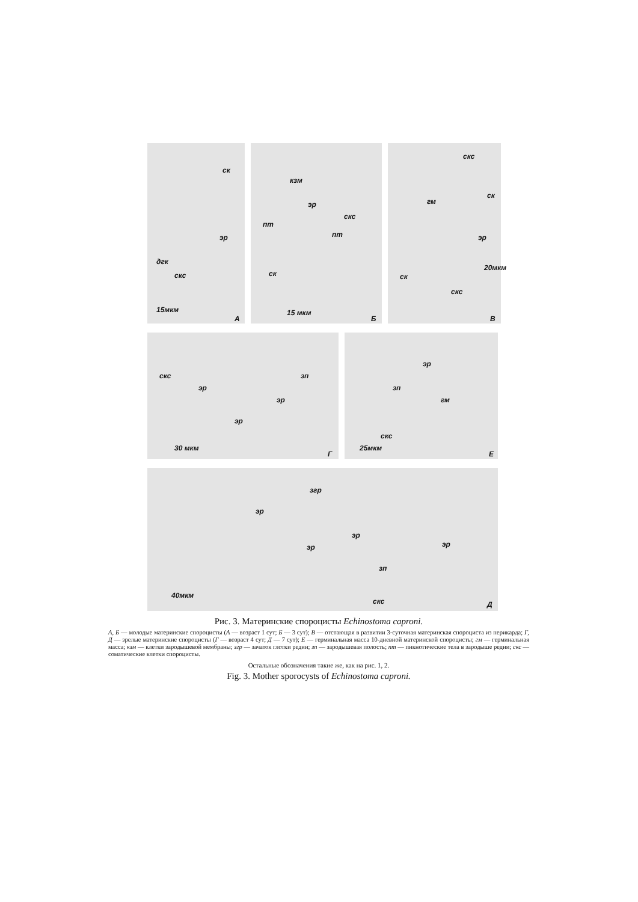ск
эр
дгк
скс
15мкм
А
кзм
эр
пт
пт
скс
ск
15 мкм
Б
скс
гм
ск
эр
ск
скс
20мкм
В
скс
эр
зп
эр
эр
30 мкм
Г
эр
зп
гм
скс
25мкм
Е
згр
эр
эр
эр
эр
зп
скс
40мкм
Д
Рис. 3. Материнские спороцисты Echinostoma caproni.
А, Б — молодые материнские спороцисты (А — возраст 1 сут; Б — 3 сут); В — отстающая в развитии 3-суточная материнская спороциста из перикарда; Г, Д — зрелые материнские спороцисты (Г — возраст 4 сут; Д — 7 сут); Е — герминальная масса 10-дневной материнской спороцисты; гм — герминальная масса; кзм — клетки зародышевой мембраны; згр — зачаток глотки редии; зп — зародышевая полость; пт — пикнотические тела в зародыше редии; скс — соматические клетки спороцисты.
Остальные обозначения такие же, как на рис. 1, 2.
Fig. 3. Mother sporocysts of Echinostoma caproni.